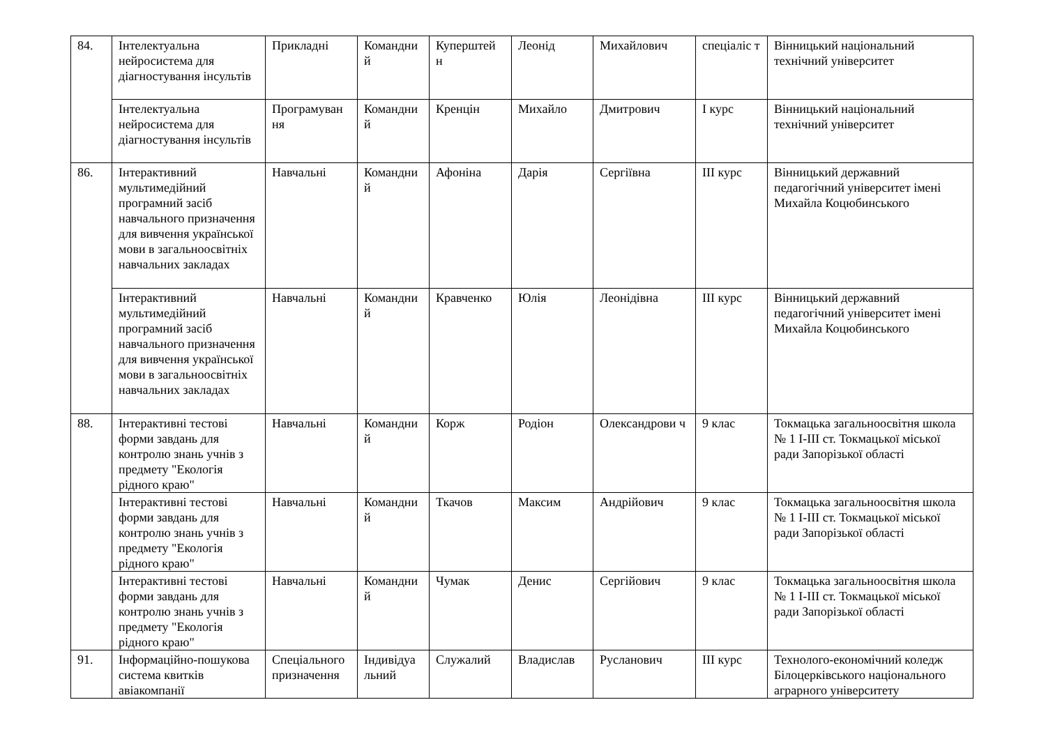| 84. | Інтелектуальна нейросистема для діагностування інсультів | Прикладні | Командни й | Куперштей н | Леонід | Михайлович | спеціаліс т | Вінницький національний технічний університет |
| | Інтелектуальна нейросистема для діагностування інсультів | Програмуван ня | Командни й | Кренцін | Михайло | Дмитрович | I курс | Вінницький національний технічний університет |
| 86. | Інтерактивний мультимедійний програмний засіб навчального призначення для вивчення української мови в загальноосвітніх навчальних закладах | Навчальні | Командни й | Афоніна | Дарія | Сергіївна | III курс | Вінницький державний педагогічний університет імені Михайла Коцюбинського |
| | Інтерактивний мультимедійний програмний засіб навчального призначення для вивчення української мови в загальноосвітніх навчальних закладах | Навчальні | Командни й | Кравченко | Юлія | Леонідівна | III курс | Вінницький державний педагогічний університет імені Михайла Коцюбинського |
| 88. | Інтерактивні тестові форми завдань для контролю знань учнів з предмету "Екологія рідного краю" | Навчальні | Командни й | Корж | Родіон | Олександрови ч | 9 клас | Токмацька загальноосвітня школа № 1 І-ІІІ ст. Токмацької міської ради Запорізької області |
| | Інтерактивні тестові форми завдань для контролю знань учнів з предмету "Екологія рідного краю" | Навчальні | Командни й | Ткачов | Максим | Андрійович | 9 клас | Токмацька загальноосвітня школа № 1 І-ІІІ ст. Токмацької міської ради Запорізької області |
| | Інтерактивні тестові форми завдань для контролю знань учнів з предмету "Екологія рідного краю" | Навчальні | Командни й | Чумак | Денис | Сергійович | 9 клас | Токмацька загальноосвітня школа № 1 І-ІІІ ст. Токмацької міської ради Запорізької області |
| 91. | Інформаційно-пошукова система квитків авіакомпанії | Спеціального призначення | Індивідуа льний | Служалий | Владислав | Русланович | III курс | Технолого-економічний коледж Білоцерківського національного аграрного університету |